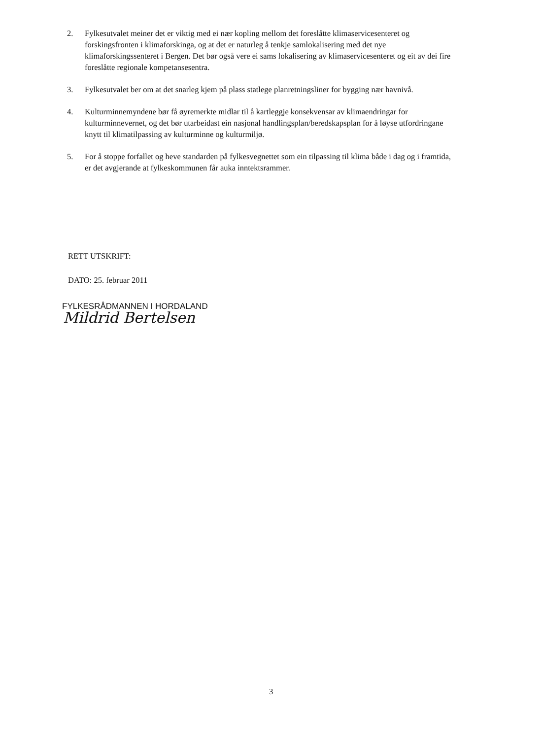2. Fylkesutvalet meiner det er viktig med ei nær kopling mellom det foreslåtte klimaservicesenteret og forskingsfronten i klimaforskinga, og at det er naturleg å tenkje samlokalisering med det nye klimaforskingssenteret i Bergen. Det bør også vere ei sams lokalisering av klimaservicesenteret og eit av dei fire foreslåtte regionale kompetansesentra.
3. Fylkesutvalet ber om at det snarleg kjem på plass statlege planretningsliner for bygging nær havnivå.
4. Kulturminnemyndene bør få øyremerkte midlar til å kartleggje konsekvensar av klimaendringar for kulturminnevernet, og det bør utarbeidast ein nasjonal handlingsplan/beredskapsplan for å løyse utfordringane knytt til klimatilpassing av kulturminne og kulturmiljø.
5. For å stoppe forfallet og heve standarden på fylkesvegnettet som ein tilpassing til klima både i dag og i framtida, er det avgjerande at fylkeskommunen får auka inntektsrammer.
RETT UTSKRIFT:
DATO: 25. februar 2011
FYLKESRÅDMANNEN I HORDALAND
Mildrid Bertelsen
3